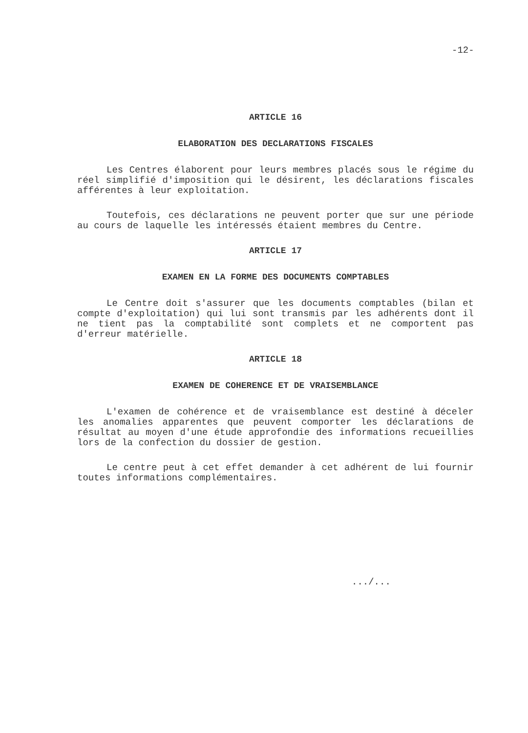-12-
ARTICLE 16
ELABORATION DES DECLARATIONS FISCALES
Les Centres élaborent pour leurs membres placés sous le régime du réel simplifié d'imposition qui le désirent, les déclarations fiscales afférentes à leur exploitation.
Toutefois, ces déclarations ne peuvent porter que sur une période au cours de laquelle les intéressés étaient membres du Centre.
ARTICLE 17
EXAMEN EN LA FORME DES DOCUMENTS COMPTABLES
Le Centre doit s'assurer que les documents comptables (bilan et compte d'exploitation) qui lui sont transmis par les adhérents dont il ne tient pas la comptabilité sont complets et ne comportent pas d'erreur matérielle.
ARTICLE 18
EXAMEN DE COHERENCE ET DE VRAISEMBLANCE
L'examen de cohérence et de vraisemblance est destiné à déceler les anomalies apparentes que peuvent comporter les déclarations de résultat au moyen d'une étude approfondie des informations recueillies lors de la confection du dossier de gestion.
Le centre peut à cet effet demander à cet adhérent de lui fournir toutes informations complémentaires.
.../...